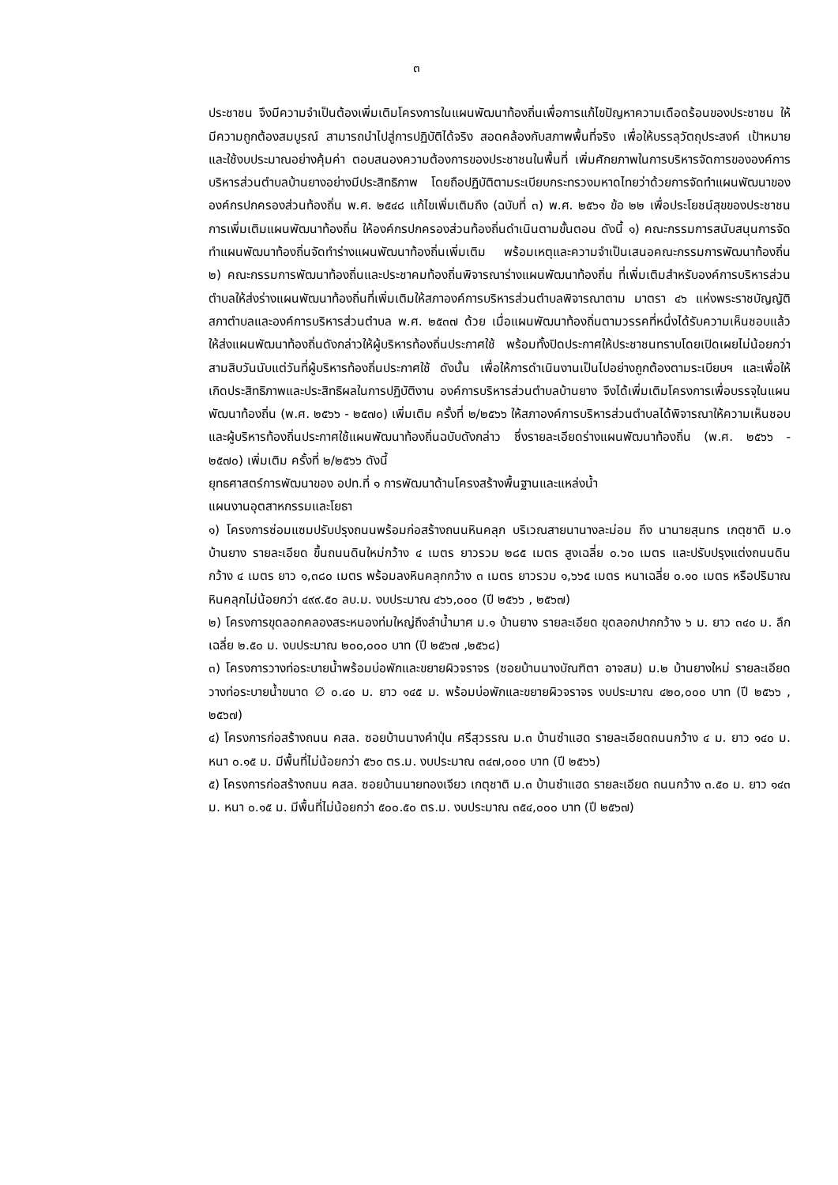๓
ประชาชน จึงมีความจำเป็นต้องเพิ่มเติมโครงการในแผนพัฒนาท้องถิ่นเพื่อการแก้ไขปัญหาความเดือดร้อนของประชาชน ให้มีความถูกต้องสมบูรณ์ สามารถนำไปสู่การปฏิบัติได้จริง สอดคล้องกับสภาพพื้นที่จริง เพื่อให้บรรลุวัตถุประสงค์ เป้าหมาย และใช้งบประมาณอย่างคุ้มค่า ตอบสนองความต้องการของประชาชนในพื้นที่ เพิ่มศักยภาพในการบริหารจัดการขององค์การบริหารส่วนตำบลบ้านยางอย่างมีประสิทธิภาพ โดยถือปฏิบัติตามระเบียบกระทรวงมหาดไทยว่าด้วยการจัดทำแผนพัฒนาขององค์กรปกครองส่วนท้องถิ่น พ.ศ. ๒๕๔๘ แก้ไขเพิ่มเติมถึง (ฉบับที่ ๓) พ.ศ. ๒๕๖๑ ข้อ ๒๒ เพื่อประโยชน์สุขของประชาชน การเพิ่มเติมแผนพัฒนาท้องถิ่น ให้องค์กรปกครองส่วนท้องถิ่นดำเนินตามขั้นตอน ดังนี้ ๑) คณะกรรมการสนับสนุนการจัดทำแผนพัฒนาท้องถิ่นจัดทำร่างแผนพัฒนาท้องถิ่นเพิ่มเติม พร้อมเหตุและความจำเป็นเสนอคณะกรรมการพัฒนาท้องถิ่น ๒) คณะกรรมการพัฒนาท้องถิ่นและประชาคมท้องถิ่นพิจารณาร่างแผนพัฒนาท้องถิ่น ที่เพิ่มเติมสำหรับองค์การบริหารส่วนตำบลให้ส่งร่างแผนพัฒนาท้องถิ่นที่เพิ่มเติมให้สภาองค์การบริหารส่วนตำบลพิจารณาตาม มาตรา ๔๖ แห่งพระราชบัญญัติสภาตำบลและองค์การบริหารส่วนตำบล พ.ศ. ๒๕๓๗ ด้วย เมื่อแผนพัฒนาท้องถิ่นตามวรรคที่หนึ่งได้รับความเห็นชอบแล้ว ให้ส่งแผนพัฒนาท้องถิ่นดังกล่าวให้ผู้บริหารท้องถิ่นประกาศใช้ พร้อมทั้งปิดประกาศให้ประชาชนทราบโดยเปิดเผยไม่น้อยกว่าสามสิบวันนับแต่วันที่ผู้บริหารท้องถิ่นประกาศใช้ ดังนั้น เพื่อให้การดำเนินงานเป็นไปอย่างถูกต้องตามระเบียบฯ และเพื่อให้เกิดประสิทธิภาพและประสิทธิผลในการปฏิบัติงาน องค์การบริหารส่วนตำบลบ้านยาง จึงได้เพิ่มเติมโครงการเพื่อบรรจุในแผนพัฒนาท้องถิ่น (พ.ศ. ๒๕๖๖ - ๒๕๗๐) เพิ่มเติม ครั้งที่ ๒/๒๕๖๖ ให้สภาองค์การบริหารส่วนตำบลได้พิจารณาให้ความเห็นชอบและผู้บริหารท้องถิ่นประกาศใช้แผนพัฒนาท้องถิ่นฉบับดังกล่าว ซึ่งรายละเอียดร่างแผนพัฒนาท้องถิ่น (พ.ศ. ๒๕๖๖ - ๒๕๗๐) เพิ่มเติม ครั้งที่ ๒/๒๕๖๖ ดังนี้
ยุทธศาสตร์การพัฒนาของ อปท.ที่ ๑ การพัฒนาด้านโครงสร้างพื้นฐานและแหล่งน้ำ
แผนงานอุตสาหกรรมและโยธา
๑) โครงการซ่อมแซมปรับปรุงถนนพร้อมก่อสร้างถนนหินคลุก บริเวณสายนานางละม่อม ถึง นานายสุนทร เกตุชาติ ม.๑ บ้านยาง รายละเอียด ขึ้นถนนดินใหม่กว้าง ๔ เมตร ยาวรวม ๒๘๕ เมตร สูงเฉลี่ย ๐.๖๐ เมตร และปรับปรุงแต่งถนนดินกว้าง ๔ เมตร ยาว ๑,๓๘๐ เมตร พร้อมลงหินคลุกกว้าง ๓ เมตร ยาวรวม ๑,๖๖๕ เมตร หนาเฉลี่ย ๐.๑๐ เมตร หรือปริมาณหินคลุกไม่น้อยกว่า ๔๙๙.๕๐ ลบ.ม. งบประมาณ ๔๖๖,๐๐๐ (ปี ๒๕๖๖ , ๒๕๖๗)
๒) โครงการขุดลอกคลองสระหนองท่มใหญ่ถึงลำน้ำมาศ ม.๑ บ้านยาง รายละเอียด ขุดลอกปากกว้าง ๖ ม. ยาว ๓๔๐ ม. ลึกเฉลี่ย ๒.๕๐ ม. งบประมาณ ๒๐๐,๐๐๐ บาท (ปี ๒๕๖๗ ,๒๕๖๘)
๓) โครงการวางท่อระบายน้ำพร้อมบ่อพักและขยายผิวจราจร (ซอยบ้านนางบัณฑิตา อาจสม) ม.๒ บ้านยางใหม่ รายละเอียด วางท่อระบายน้ำขนาด ∅ ๐.๔๐ ม. ยาว ๑๔๕ ม. พร้อมบ่อพักและขยายผิวจราจร งบประมาณ ๔๒๐,๐๐๐ บาท (ปี ๒๕๖๖ , ๒๕๖๗)
๔) โครงการก่อสร้างถนน คสล. ซอยบ้านนางคำปุ่น ศรีสุวรรณ ม.๓ บ้านซำแฮด รายละเอียดถนนกว้าง ๔ ม. ยาว ๑๔๐ ม. หนา ๐.๑๕ ม. มีพื้นที่ไม่น้อยกว่า ๕๖๐ ตร.ม. งบประมาณ ๓๔๗,๐๐๐ บาท (ปี ๒๕๖๖)
๕) โครงการก่อสร้างถนน คสล. ซอยบ้านนายทองเจียว เกตุชาติ ม.๓ บ้านซำแฮด รายละเอียด ถนนกว้าง ๓.๕๐ ม. ยาว ๑๔๓ ม. หนา ๐.๑๕ ม. มีพื้นที่ไม่น้อยกว่า ๕๐๐.๕๐ ตร.ม. งบประมาณ ๓๕๔,๐๐๐ บาท (ปี ๒๕๖๗)